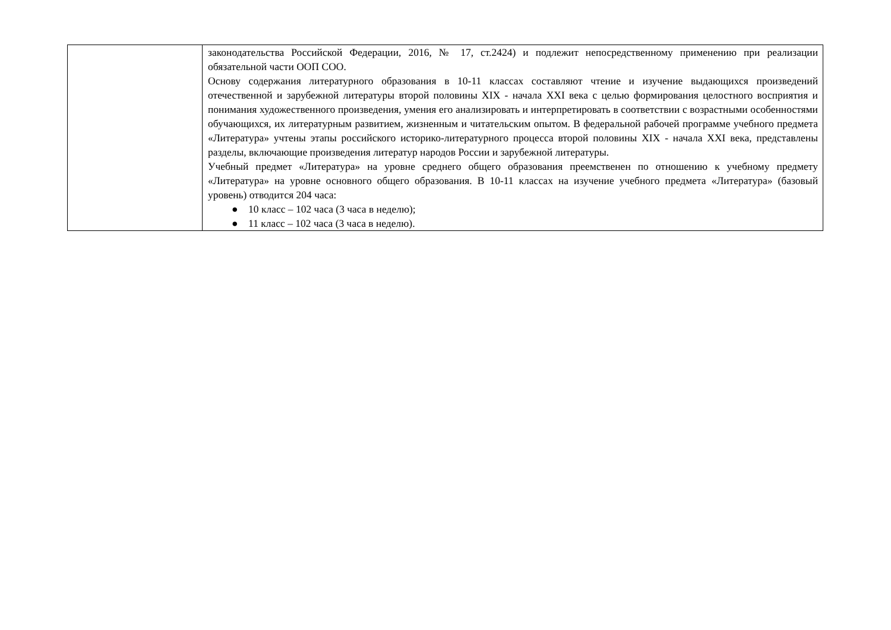| | законодательства Российской Федерации, 2016, № 17, ст.2424) и подлежит непосредственному применению при реализации обязательной части ООП СОО. Основу содержания литературного образования в 10-11 классах составляют чтение и изучение выдающихся произведений отечественной и зарубежной литературы второй половины XIX - начала XXI века с целью формирования целостного восприятия и понимания художественного произведения, умения его анализировать и интерпретировать в соответствии с возрастными особенностями обучающихся, их литературным развитием, жизненным и читательским опытом. В федеральной рабочей программе учебного предмета «Литература» учтены этапы российского историко-литературного процесса второй половины XIX - начала XXI века, представлены разделы, включающие произведения литератур народов России и зарубежной литературы. Учебный предмет «Литература» на уровне среднего общего образования преемственен по отношению к учебному предмету «Литература» на уровне основного общего образования. В 10-11 классах на изучение учебного предмета «Литература» (базовый уровень) отводится 204 часа: ● 10 класс – 102 часа (3 часа в неделю); ● 11 класс – 102 часа (3 часа в неделю). |